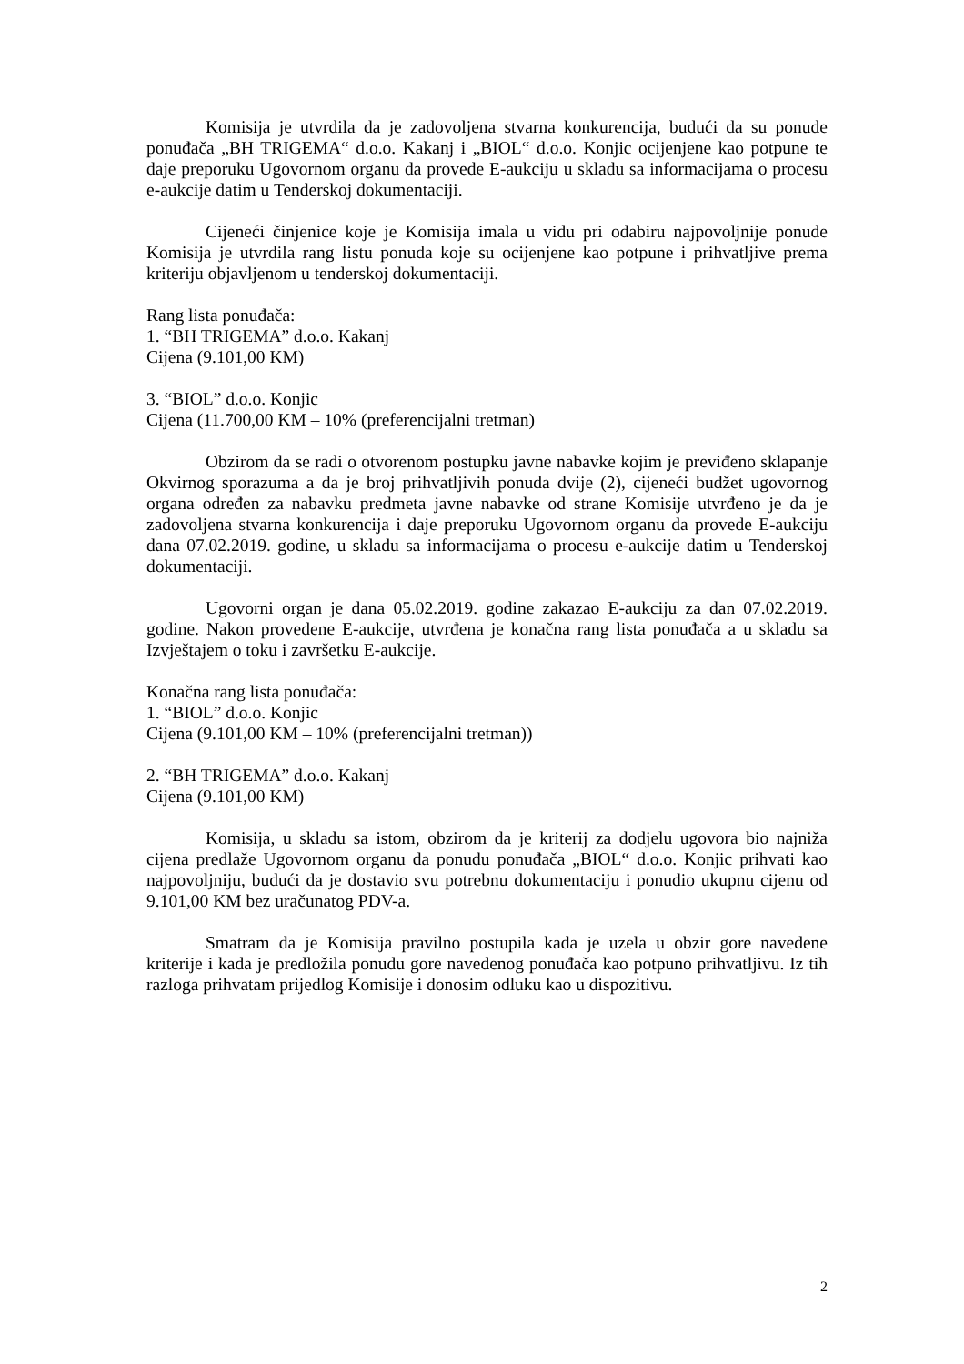Komisija je utvrdila da je zadovoljena stvarna konkurencija, budući da su ponude ponuđača „BH TRIGEMA“ d.o.o. Kakanj i „BIOL“ d.o.o. Konjic ocijenjene kao potpune te daje preporuku Ugovornom organu da provede E-aukciju u skladu sa informacijama o procesu e-aukcije datim u Tenderskoj dokumentaciji.
Cijeneći činjenice koje je Komisija imala u vidu pri odabiru najpovoljnije ponude Komisija je utvrdila rang listu ponuda koje su ocijenjene kao potpune i prihvatljive prema kriteriju objavljenom u tenderskoj dokumentaciji.
Rang lista ponuđača:
1. “BH TRIGEMA” d.o.o. Kakanj
Cijena (9.101,00 KM)
3. “BIOL” d.o.o. Konjic
Cijena (11.700,00 KM – 10% (preferencijalni tretman)
Obzirom da se radi o otvorenom postupku javne nabavke kojim je previđeno sklapanje Okvirnog sporazuma a da je broj prihvatljivih ponuda dvije (2), cijeneći budžet ugovornog organa određen za nabavku predmeta javne nabavke od strane Komisije utvrđeno je da je zadovoljena stvarna konkurencija i daje preporuku Ugovornom organu da provede E-aukciju dana 07.02.2019. godine, u skladu sa informacijama o procesu e-aukcije datim u Tenderskoj dokumentaciji.
Ugovorni organ je dana 05.02.2019. godine zakazao E-aukciju za dan 07.02.2019. godine. Nakon provedene E-aukcije, utvrđena je konačna rang lista ponuđača a u skladu sa Izvještajem o toku i završetku E-aukcije.
Konačna rang lista ponuđača:
1. “BIOL” d.o.o. Konjic
Cijena (9.101,00 KM – 10% (preferencijalni tretman))
2. “BH TRIGEMA” d.o.o. Kakanj
Cijena (9.101,00 KM)
Komisija, u skladu sa istom, obzirom da je kriterij za dodjelu ugovora bio najniža cijena predlaže Ugovornom organu da ponudu ponuđača „BIOL“ d.o.o. Konjic prihvati kao najpovoljniju, budući da je dostavio svu potrebnu dokumentaciju i ponudio ukupnu cijenu od 9.101,00 KM bez uračunatog PDV-a.
Smatram da je Komisija pravilno postupila kada je uzela u obzir gore navedene kriterije i kada je predložila ponudu gore navedenog ponuđača kao potpuno prihvatljivu. Iz tih razloga prihvatam prijedlog Komisije i donosim odluku kao u dispozitivu.
2